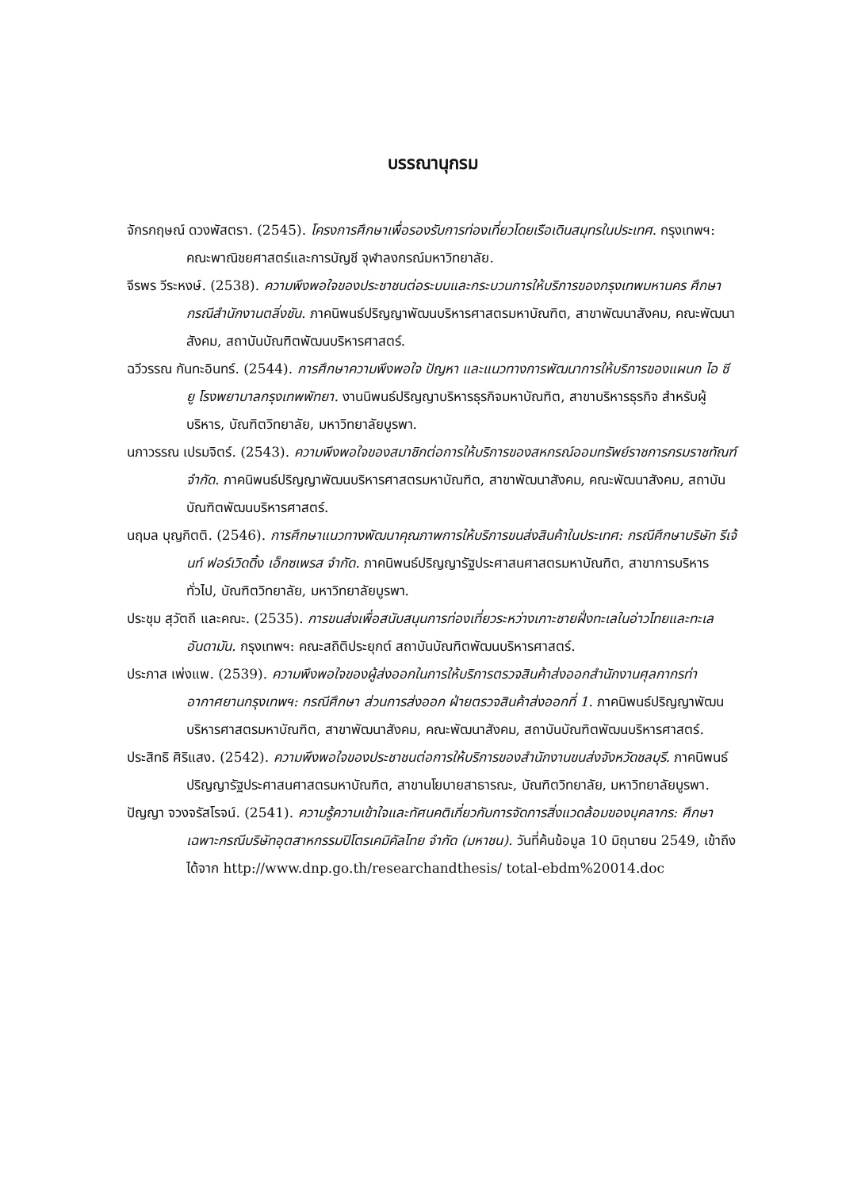บรรณานุกรม
จักรกฤษณ์ ดวงพัสตรา. (2545). โครงการศึกษาเพื่อรองรับการท่องเที่ยวโดยเรือเดินสมุทรในประเทศ. กรุงเทพฯ: คณะพาณิชยศาสตร์และการบัญชี จุฬาลงกรณ์มหาวิทยาลัย.
จีรพร วีระหงษ์. (2538). ความพึงพอใจของประชาชนต่อระบบและกระบวนการให้บริการของกรุงเทพมหานคร ศึกษากรณีสำนักงานตลิ่งชัน. ภาคนิพนธ์ปริญญาพัฒนบริหารศาสตรมหาบัณฑิต, สาขาพัฒนาสังคม, คณะพัฒนาสังคม, สถาบันบัณฑิตพัฒนบริหารศาสตร์.
ฉวีวรรณ กันทะอินทร์. (2544). การศึกษาความพึงพอใจ ปัญหา และแนวทางการพัฒนาการให้บริการของแผนก ไอ ซี ยู โรงพยาบาลกรุงเทพพัทยา. งานนิพนธ์ปริญญาบริหารธุรกิจมหาบัณฑิต, สาขาบริหารธุรกิจ สำหรับผู้บริหาร, บัณฑิตวิทยาลัย, มหาวิทยาลัยบูรพา.
นภาวรรณ เปรมจิตร์. (2543). ความพึงพอใจของสมาชิกต่อการให้บริการของสหกรณ์ออมทรัพย์ราชการกรมราชทัณฑ์ จำกัด. ภาคนิพนธ์ปริญญาพัฒนบริหารศาสตรมหาบัณฑิต, สาขาพัฒนาสังคม, คณะพัฒนาสังคม, สถาบันบัณฑิตพัฒนบริหารศาสตร์.
นฤมล บุญกิตติ. (2546). การศึกษาแนวทางพัฒนาคุณภาพการให้บริการขนส่งสินค้าในประเทศ: กรณีศึกษาบริษัท รีเจ้นท์ ฟอร์เวิดดิ้ง เอ็กซเพรส จำกัด. ภาคนิพนธ์ปริญญารัฐประศาสนศาสตรมหาบัณฑิต, สาขาการบริหารทั่วไป, บัณฑิตวิทยาลัย, มหาวิทยาลัยบูรพา.
ประชุม สุวัตถี และคณะ. (2535). การขนส่งเพื่อสนับสนุนการท่องเที่ยวระหว่างเกาะชายฝั่งทะเลในอ่าวไทยและทะเลอันดามัน. กรุงเทพฯ: คณะสถิติประยุกต์ สถาบันบัณฑิตพัฒนบริหารศาสตร์.
ประภาส เพ่งแพ. (2539). ความพึงพอใจของผู้ส่งออกในการให้บริการตรวจสินค้าส่งออกสำนักงานศุลกากรท่าอากาศยานกรุงเทพฯ: กรณีศึกษา ส่วนการส่งออก ฝ่ายตรวจสินค้าส่งออกที่ 1. ภาคนิพนธ์ปริญญาพัฒนบริหารศาสตรมหาบัณฑิต, สาขาพัฒนาสังคม, คณะพัฒนาสังคม, สถาบันบัณฑิตพัฒนบริหารศาสตร์.
ประสิทธิ ศิริแสง. (2542). ความพึงพอใจของประชาชนต่อการให้บริการของสำนักงานขนส่งจังหวัดชลบุรี. ภาคนิพนธ์ปริญญารัฐประศาสนศาสตรมหาบัณฑิต, สาขานโยบายสาธารณะ, บัณฑิตวิทยาลัย, มหาวิทยาลัยบูรพา.
ปัญญา จวงจรัสโรจน์. (2541). ความรู้ความเข้าใจและทัศนคติเกี่ยวกับการจัดการสิ่งแวดล้อมของบุคลากร: ศึกษาเฉพาะกรณีบริษัทอุตสาหกรรมปิโตรเคมิคัลไทย จำกัด (มหาชน). วันที่ค้นข้อมูล 10 มิถุนายน 2549, เข้าถึงได้จาก http://www.dnp.go.th/researchandthesis/ total-ebdm%20014.doc